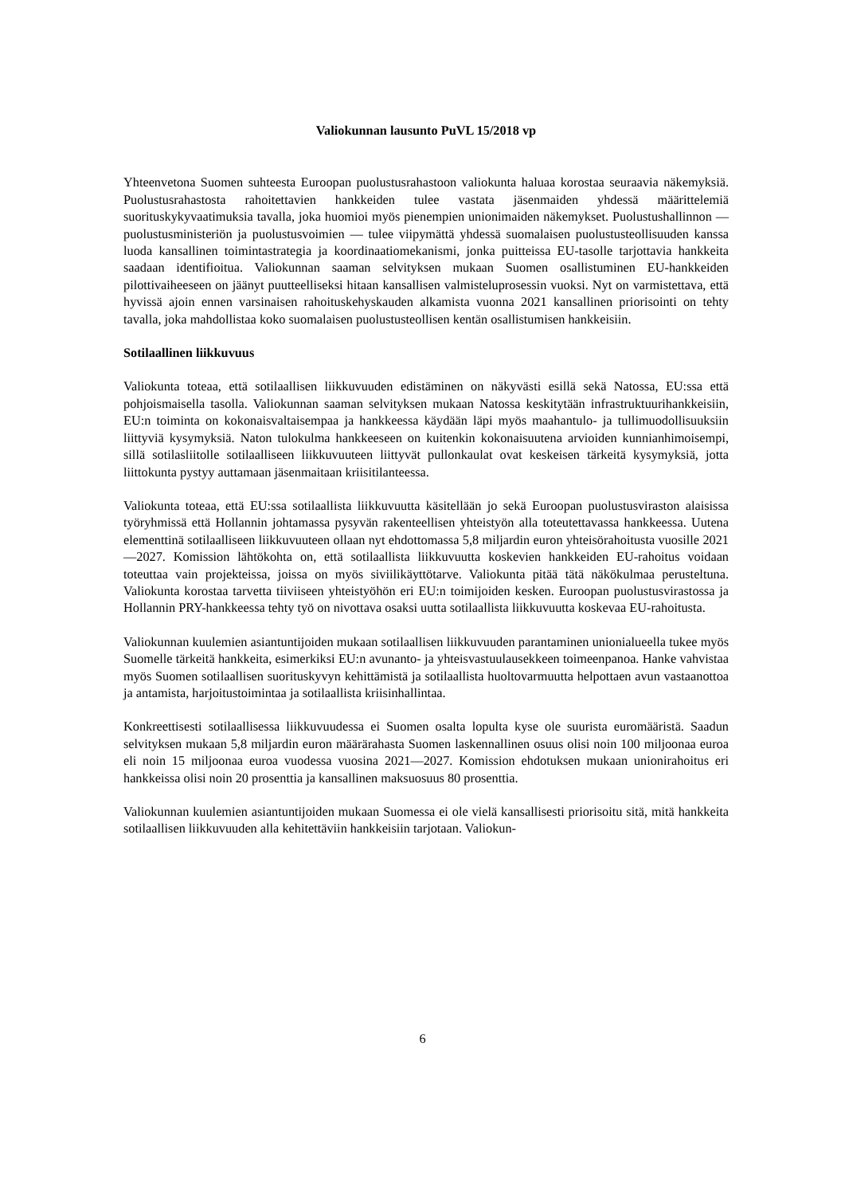Valiokunnan lausunto PuVL 15/2018 vp
Yhteenvetona Suomen suhteesta Euroopan puolustusrahastoon valiokunta haluaa korostaa seuraavia näkemyksiä. Puolustusrahastosta rahoitettavien hankkeiden tulee vastata jäsenmaiden yhdessä määrittelemiä suorituskykyvaatimuksia tavalla, joka huomioi myös pienempien unionimaiden näkemykset. Puolustushallinnon — puolustusministeriön ja puolustusvoimien — tulee viipymättä yhdessä suomalaisen puolustusteollisuuden kanssa luoda kansallinen toimintastrategia ja koordinaatiomekanismi, jonka puitteissa EU-tasolle tarjottavia hankkeita saadaan identifioitua. Valiokunnan saaman selvityksen mukaan Suomen osallistuminen EU-hankkeiden pilottivaiheeseen on jäänyt puutteelliseksi hitaan kansallisen valmisteluprosessin vuoksi. Nyt on varmistettava, että hyvissä ajoin ennen varsinaisen rahoituskehyskauden alkamista vuonna 2021 kansallinen priorisointi on tehty tavalla, joka mahdollistaa koko suomalaisen puolustusteollisen kentän osallistumisen hankkeisiin.
Sotilaallinen liikkuvuus
Valiokunta toteaa, että sotilaallisen liikkuvuuden edistäminen on näkyvästi esillä sekä Natossa, EU:ssa että pohjoismaisella tasolla. Valiokunnan saaman selvityksen mukaan Natossa keskitytään infrastruktuurihankkeisiin, EU:n toiminta on kokonaisvaltaisempaa ja hankkeessa käydään läpi myös maahantulo- ja tullimuodollisuuksiin liittyviä kysymyksiä. Naton tulokulma hankkeeseen on kuitenkin kokonaisuutena arvioiden kunnianhimoisempi, sillä sotilasliitolle sotilaalliseen liikkuvuuteen liittyvät pullonkaulat ovat keskeisen tärkeitä kysymyksiä, jotta liittokunta pystyy auttamaan jäsenmaitaan kriisitilanteessa.
Valiokunta toteaa, että EU:ssa sotilaallista liikkuvuutta käsitellään jo sekä Euroopan puolustusviraston alaisissa työryhmissä että Hollannin johtamassa pysyvän rakenteellisen yhteistyön alla toteutettavassa hankkeessa. Uutena elementtinä sotilaalliseen liikkuvuuteen ollaan nyt ehdottomassa 5,8 miljardin euron yhteisörahoitusta vuosille 2021—2027. Komission lähtökohta on, että sotilaallista liikkuvuutta koskevien hankkeiden EU-rahoitus voidaan toteuttaa vain projekteissa, joissa on myös siviilikäyttötarve. Valiokunta pitää tätä näkökulmaa perusteltuna. Valiokunta korostaa tarvetta tiiviiseen yhteistyöhön eri EU:n toimijoiden kesken. Euroopan puolustusvirastossa ja Hollannin PRY-hankkeessa tehty työ on nivottava osaksi uutta sotilaallista liikkuvuutta koskevaa EU-rahoitusta.
Valiokunnan kuulemien asiantuntijoiden mukaan sotilaallisen liikkuvuuden parantaminen unionialueella tukee myös Suomelle tärkeitä hankkeita, esimerkiksi EU:n avunanto- ja yhteisvastuulausekkeen toimeenpanoa. Hanke vahvistaa myös Suomen sotilaallisen suorituskyvyn kehittämistä ja sotilaallista huoltovarmuutta helpottaen avun vastaanottoa ja antamista, harjoitustoimintaa ja sotilaallista kriisinhallintaa.
Konkreettisesti sotilaallisessa liikkuvuudessa ei Suomen osalta lopulta kyse ole suurista euromääristä. Saadun selvityksen mukaan 5,8 miljardin euron määrärahasta Suomen laskennallinen osuus olisi noin 100 miljoonaa euroa eli noin 15 miljoonaa euroa vuodessa vuosina 2021—2027. Komission ehdotuksen mukaan unionirahoitus eri hankkeissa olisi noin 20 prosenttia ja kansallinen maksuosuus 80 prosenttia.
Valiokunnan kuulemien asiantuntijoiden mukaan Suomessa ei ole vielä kansallisesti priorisoitu sitä, mitä hankkeita sotilaallisen liikkuvuuden alla kehitettäviin hankkeisiin tarjotaan. Valiokun-
6